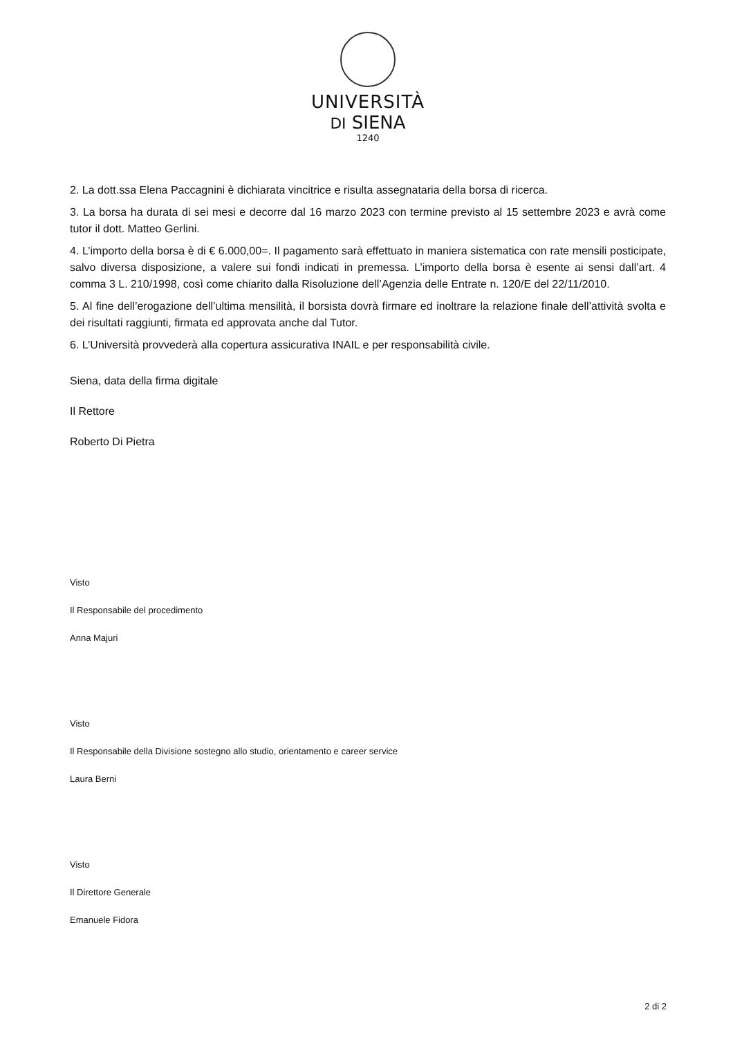UNIVERSITÀ
DI SIENA
1240
2. La dott.ssa Elena Paccagnini è dichiarata vincitrice e risulta assegnataria della borsa di ricerca.
3. La borsa ha durata di sei mesi e decorre dal 16 marzo 2023 con termine previsto al 15 settembre 2023 e avrà come tutor il dott. Matteo Gerlini.
4. L’importo della borsa è di € 6.000,00=. Il pagamento sarà effettuato in maniera sistematica con rate mensili posticipate, salvo diversa disposizione, a valere sui fondi indicati in premessa. L’importo della borsa è esente ai sensi dall’art. 4 comma 3 L. 210/1998, così come chiarito dalla Risoluzione dell’Agenzia delle Entrate n. 120/E del 22/11/2010.
5. Al fine dell’erogazione dell’ultima mensilità, il borsista dovrà firmare ed inoltrare la relazione finale dell’attività svolta e dei risultati raggiunti, firmata ed approvata anche dal Tutor.
6. L’Università provvederà alla copertura assicurativa INAIL e per responsabilità civile.
Siena, data della firma digitale
Il Rettore
Roberto Di Pietra
Visto
Il Responsabile del procedimento
Anna Majuri
Visto
Il Responsabile della Divisione sostegno allo studio, orientamento e career service
Laura Berni
Visto
Il Direttore Generale
Emanuele Fidora
2 di 2